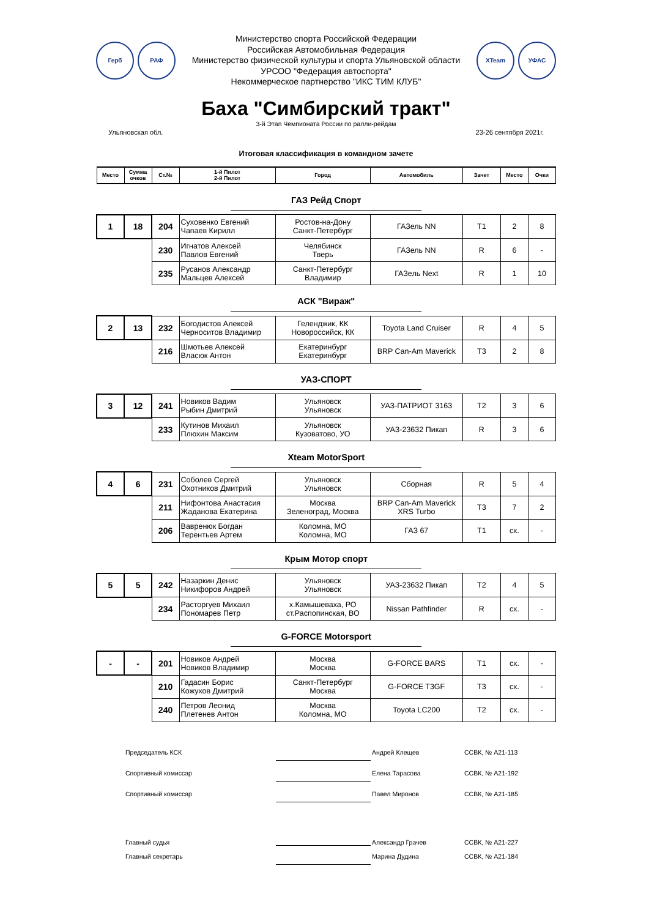Герб РАФ
Министерство спорта Российской Федерации
Российская Автомобильная Федерация
Министерство физической культуры и спорта Ульяновской области
УРСОО "Федерация автоспорта"
Некоммерческое партнерство "ИКС ТИМ КЛУБ"
XTeam УФАС
Баха "Симбирский тракт"
3-й Этап Чемпионата России по ралли-рейдам
Ульяновская обл. 23-26 сентября 2021г.
Итоговая классификация в командном зачете
| Место | Сумма очков | Ст.№ | 1-й Пилот 2-й Пилот | Город | Автомобиль | Зачет | Место | Очки |
| --- | --- | --- | --- | --- | --- | --- | --- | --- |
| ГАЗ Рейд Спорт | | | | | | | | |
| 1 | 18 | 204 | Суховенко Евгений Чапаев Кирилл | Ростов-на-Дону Санкт-Петербург | ГАЗель NN | T1 | 2 | 8 |
| | | 230 | Игнатов Алексей Павлов Евгений | Челябинск Тверь | ГАЗель NN | R | 6 | - |
| | | 235 | Русанов Александр Мальцев Алексей | Санкт-Петербург Владимир | ГАЗель Next | R | 1 | 10 |
| АСК "Вираж" | | | | | | | | |
| 2 | 13 | 232 | Богодистов Алексей Черноситов Владимир | Геленджик, КК Новороссийск, КК | Toyota Land Cruiser | R | 4 | 5 |
| | | 216 | Шмотьев Алексей Власюк Антон | Екатеринбург Екатеринбург | BRP Can-Am Maverick | T3 | 2 | 8 |
| УАЗ-СПОРТ | | | | | | | | |
| 3 | 12 | 241 | Новиков Вадим Рыбин Дмитрий | Ульяновск Ульяновск | УАЗ-ПАТРИОТ 3163 | T2 | 3 | 6 |
| | | 233 | Кутинов Михаил Плюхин Максим | Ульяновск Кузоватово, УО | УАЗ-23632 Пикап | R | 3 | 6 |
| Xteam MotorSport | | | | | | | | |
| 4 | 6 | 231 | Соболев Сергей Охотников Дмитрий | Ульяновск Ульяновск | Сборная | R | 5 | 4 |
| | | 211 | Нифонтова Анастасия Жаданова Екатерина | Москва Зеленоград, Москва | BRP Can-Am Maverick XRS Turbo | T3 | 7 | 2 |
| | | 206 | Вавренюк Богдан Терентьев Артем | Коломна, МО Коломна, МО | ГАЗ 67 | T1 | сх. | - |
| Крым Мотор спорт | | | | | | | | |
| 5 | 5 | 242 | Назаркин Денис Никифоров Андрей | Ульяновск Ульяновск | УАЗ-23632 Пикап | T2 | 4 | 5 |
| | | 234 | Расторгуев Михаил Пономарев Петр | х.Камышеваха, РО ст.Распопинская, ВО | Nissan Pathfinder | R | сх. | - |
| G-FORCE Motorsport | | | | | | | | |
| - | - | 201 | Новиков Андрей Новиков Владимир | Москва Москва | G-FORCE BARS | T1 | сх. | - |
| | | 210 | Гадасин Борис Кожухов Дмитрий | Санкт-Петербург Москва | G-FORCE T3GF | T3 | сх. | - |
| | | 240 | Петров Леонид Плетенев Антон | Москва Коломна, МО | Toyota LC200 | T2 | сх. | - |
Председатель КСК Андрей Клещев ССВК, № А21-113
Спортивный комиссар Елена Тарасова ССВК, № А21-192
Спортивный комиссар Павел Миронов ССВК, № А21-185
Главный судья Александр Грачев ССВК, № А21-227
Главный секретарь Марина Дудина ССВК, № А21-184